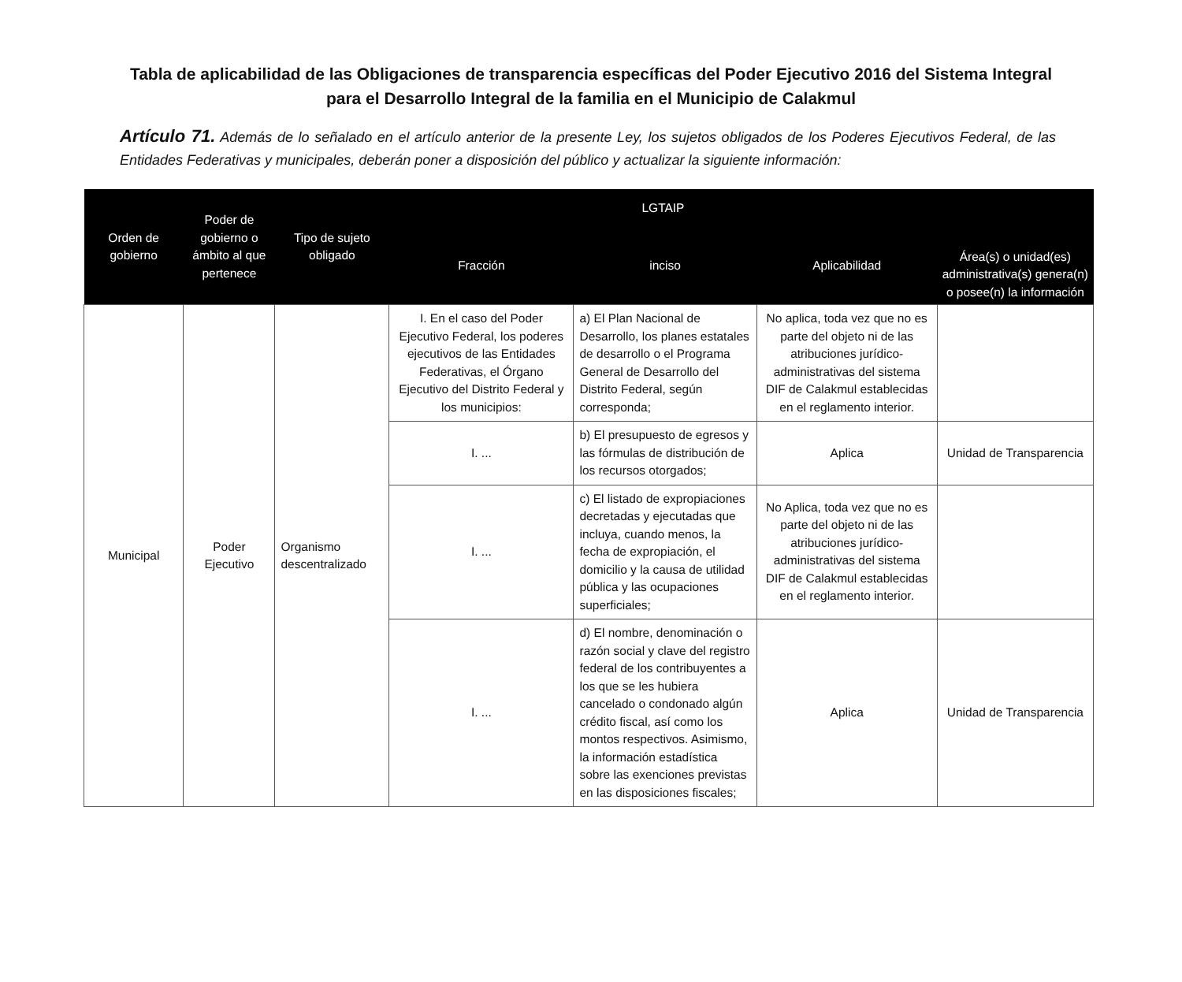Tabla de aplicabilidad de las Obligaciones de transparencia específicas del Poder Ejecutivo 2016 del Sistema Integral para el Desarrollo Integral de la familia en el Municipio de Calakmul
Artículo 71. Además de lo señalado en el artículo anterior de la presente Ley, los sujetos obligados de los Poderes Ejecutivos Federal, de las Entidades Federativas y municipales, deberán poner a disposición del público y actualizar la siguiente información:
| Orden de gobierno | Poder de gobierno o ámbito al que pertenece | Tipo de sujeto obligado | LGTAIP | | | Área(s) o unidad(es) administrativa(s) genera(n) o posee(n) la información |
| --- | --- | --- | --- | --- | --- | --- |
| | | | Fracción | inciso | Aplicabilidad | |
| Municipal | Poder Ejecutivo | Organismo descentralizado | I. En el caso del Poder Ejecutivo Federal, los poderes ejecutivos de las Entidades Federativas, el Órgano Ejecutivo del Distrito Federal y los municipios: | a) El Plan Nacional de Desarrollo, los planes estatales de desarrollo o el Programa General de Desarrollo del Distrito Federal, según corresponda; | No aplica, toda vez que no es parte del objeto ni de las atribuciones jurídico-administrativas del sistema DIF de Calakmul establecidas en el reglamento interior. | |
| | | | I. ... | b) El presupuesto de egresos y las fórmulas de distribución de los recursos otorgados; | Aplica | Unidad de Transparencia |
| | | | I. ... | c) El listado de expropiaciones decretadas y ejecutadas que incluya, cuando menos, la fecha de expropiación, el domicilio y la causa de utilidad pública y las ocupaciones superficiales; | No Aplica, toda vez que no es parte del objeto ni de las atribuciones jurídico-administrativas del sistema DIF de Calakmul establecidas en el reglamento interior. | |
| | | | I. ... | d) El nombre, denominación o razón social y clave del registro federal de los contribuyentes a los que se les hubiera cancelado o condonado algún crédito fiscal, así como los montos respectivos. Asimismo, la información estadística sobre las exenciones previstas en las disposiciones fiscales; | Aplica | Unidad de Transparencia |